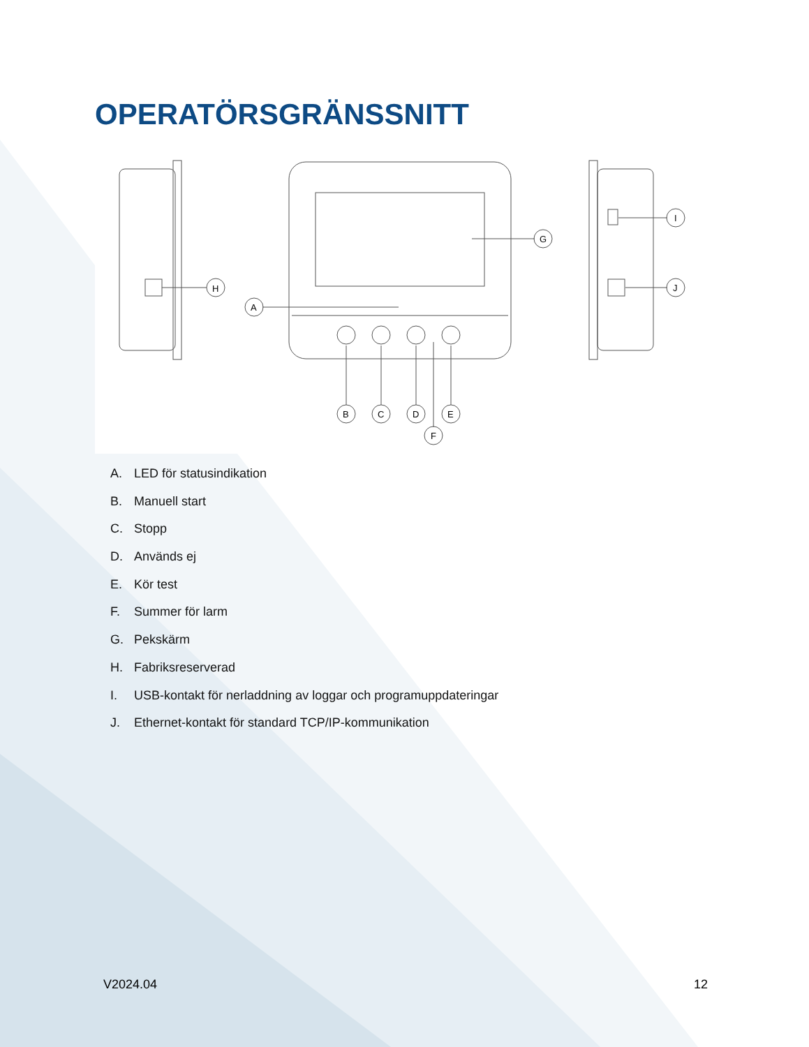OPERATÖRSGRÄNSSNITT
H
G
A
B
C
D
E
F
I
J
A. LED för statusindikation
B. Manuell start
C. Stopp
D. Används ej
E. Kör test
F. Summer för larm
G. Pekskärm
H. Fabriksreserverad
I. USB-kontakt för nerladdning av loggar och programuppdateringar
J. Ethernet-kontakt för standard TCP/IP-kommunikation
V2024.04 12